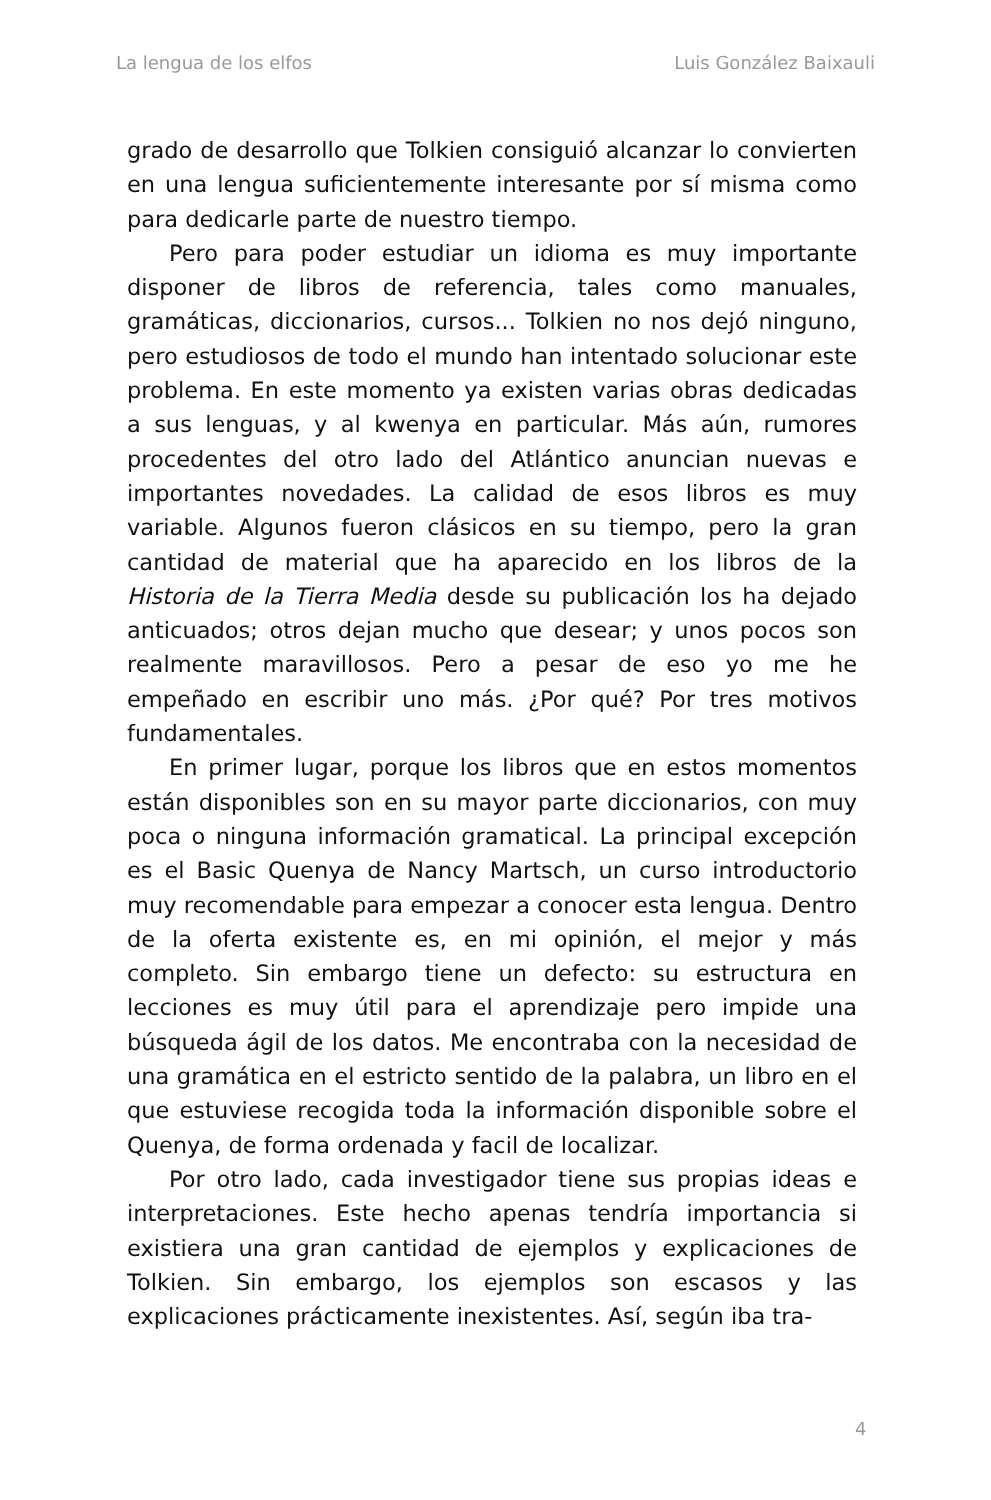La lengua de los elfos Luis González Baixauli
grado de desarrollo que Tolkien consiguió alcanzar lo convierten en una lengua suficientemente interesante por sí misma como para dedicarle parte de nuestro tiempo.
Pero para poder estudiar un idioma es muy importante disponer de libros de referencia, tales como manuales, gramáticas, diccionarios, cursos... Tolkien no nos dejó ninguno, pero estudiosos de todo el mundo han intentado solucionar este problema. En este momento ya existen varias obras dedicadas a sus lenguas, y al kwenya en particular. Más aún, rumores procedentes del otro lado del Atlántico anuncian nuevas e importantes novedades. La calidad de esos libros es muy variable. Algunos fueron clásicos en su tiempo, pero la gran cantidad de material que ha aparecido en los libros de la Historia de la Tierra Media desde su publicación los ha dejado anticuados; otros dejan mucho que desear; y unos pocos son realmente maravillosos. Pero a pesar de eso yo me he empeñado en escribir uno más. ¿Por qué? Por tres motivos fundamentales.
En primer lugar, porque los libros que en estos momentos están disponibles son en su mayor parte diccionarios, con muy poca o ninguna información gramatical. La principal excepción es el Basic Quenya de Nancy Martsch, un curso introductorio muy recomendable para empezar a conocer esta lengua. Dentro de la oferta existente es, en mi opinión, el mejor y más completo. Sin embargo tiene un defecto: su estructura en lecciones es muy útil para el aprendizaje pero impide una búsqueda ágil de los datos. Me encontraba con la necesidad de una gramática en el estricto sentido de la palabra, un libro en el que estuviese recogida toda la información disponible sobre el Quenya, de forma ordenada y facil de localizar.
Por otro lado, cada investigador tiene sus propias ideas e interpretaciones. Este hecho apenas tendría importancia si existiera una gran cantidad de ejemplos y explicaciones de Tolkien. Sin embargo, los ejemplos son escasos y las explicaciones prácticamente inexistentes. Así, según iba tra-
4